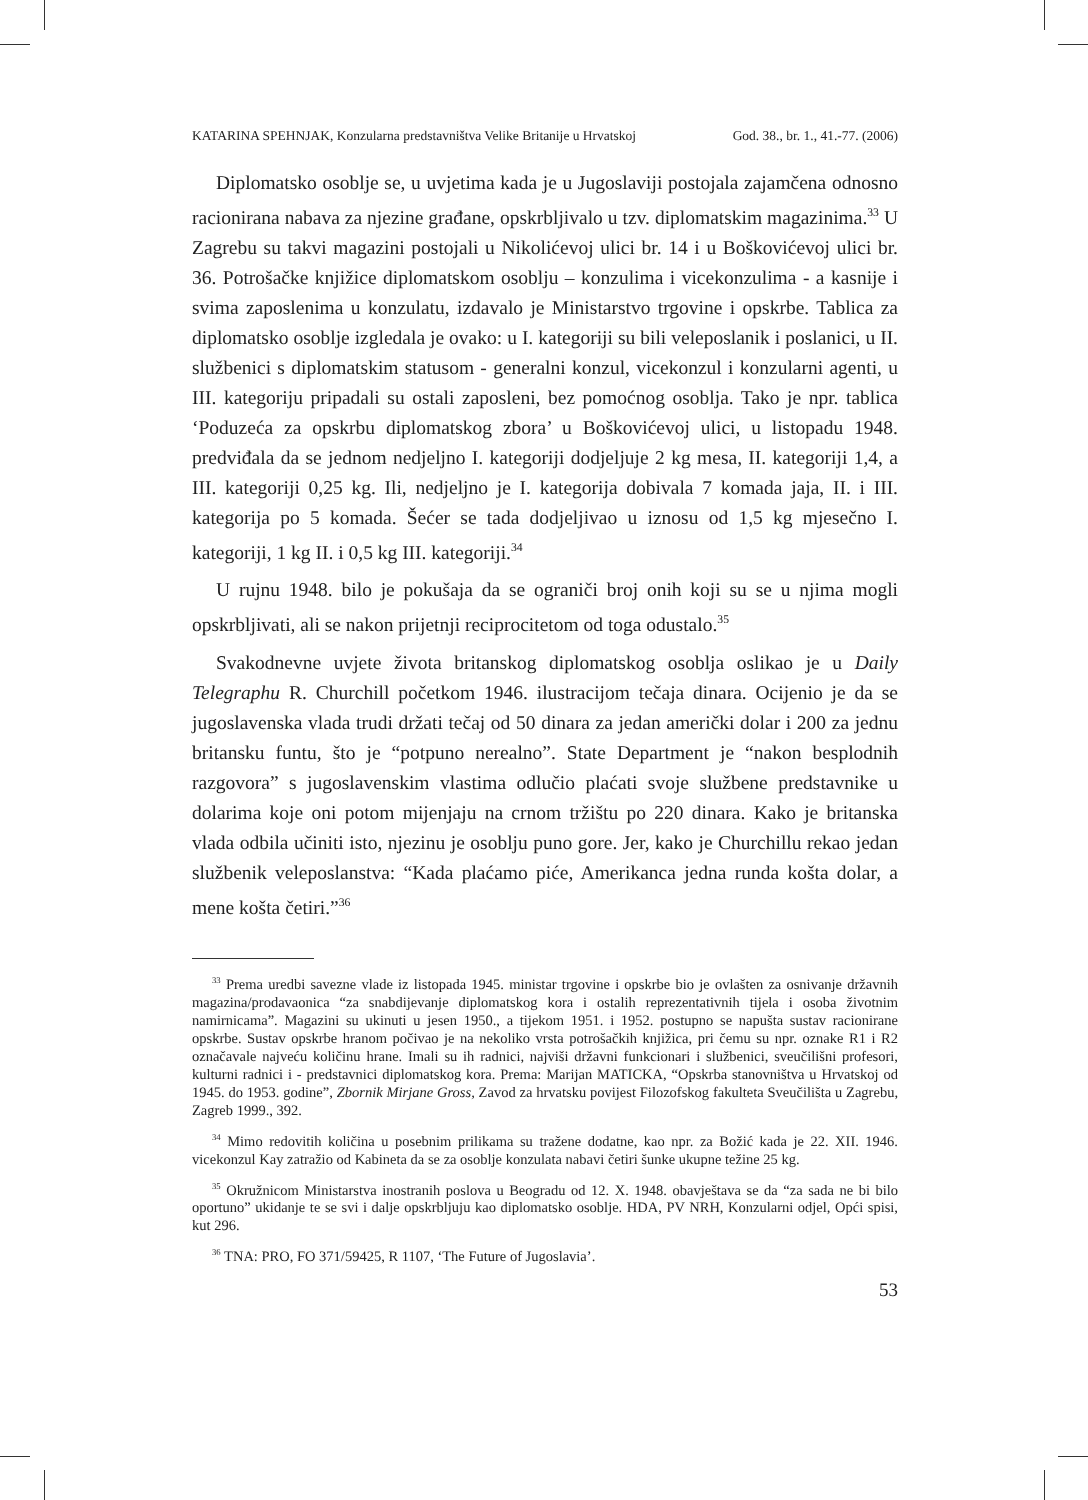KATARINA SPEHNJAK, Konzularna predstavništva Velike Britanije u Hrvatskoj God. 38., br. 1., 41.-77. (2006)
Diplomatsko osoblje se, u uvjetima kada je u Jugoslaviji postojala zajamčena odnosno racionirana nabava za njezine građane, opskrbljivalo u tzv. diplomatskim magazinima.<sup>33</sup> U Zagrebu su takvi magazini postojali u Nikolićevoj ulici br. 14 i u Boškovićevoj ulici br. 36. Potrošačke knjižice diplomatskom osoblju – konzulima i vicekonzulima - a kasnije i svima zaposlenima u konzulatu, izdavalo je Ministarstvo trgovine i opskrbe. Tablica za diplomatsko osoblje izgledala je ovako: u I. kategoriji su bili veleposlanik i poslanici, u II. službenici s diplomatskim statusom - generalni konzul, vicekonzul i konzularni agenti, u III. kategoriju pripadali su ostali zaposleni, bez pomoćnog osoblja. Tako je npr. tablica ‘Poduzeća za opskrbu diplomatskog zbora’ u Boškovićevoj ulici, u listopadu 1948. predviđala da se jednom nedjeljno I. kategoriji dodjeljuje 2 kg mesa, II. kategoriji 1,4, a III. kategoriji 0,25 kg. Ili, nedjeljno je I. kategorija dobivala 7 komada jaja, II. i III. kategorija po 5 komada. Šećer se tada dodjeljivao u iznosu od 1,5 kg mjesečno I. kategoriji, 1 kg II. i 0,5 kg III. kategoriji.<sup>34</sup>
U rujnu 1948. bilo je pokušaja da se ograniči broj onih koji su se u njima mogli opskrbljivati, ali se nakon prijetnji reciprocitetom od toga odustalo.<sup>35</sup>
Svakodnevne uvjete života britanskog diplomatskog osoblja oslikao je u Daily Telegraphu R. Churchill početkom 1946. ilustracijom tečaja dinara. Ocijenio je da se jugoslavenska vlada trudi držati tečaj od 50 dinara za jedan američki dolar i 200 za jednu britansku funtu, što je “potpuno nerealno”. State Department je “nakon besplodnih razgovora” s jugoslavenskim vlastima odlučio plaćati svoje službene predstavnike u dolarima koje oni potom mijenjaju na crnom tržištu po 220 dinara. Kako je britanska vlada odbila učiniti isto, njezinu je osoblju puno gore. Jer, kako je Churchillu rekao jedan službenik veleposlanstva: “Kada plaćamo piće, Amerikanca jedna runda košta dolar, a mene košta četiri.”<sup>36</sup>
<sup>33</sup> Prema uredbi savezne vlade iz listopada 1945. ministar trgovine i opskrbe bio je ovlašten za osnivanje državnih magazina/prodavaonica “za snabdijevanje diplomatskog kora i ostalih reprezentativnih tijela i osoba životnim namirnicama”. Magazini su ukinuti u jesen 1950., a tijekom 1951. i 1952. postupno se napušta sustav racionirane opskrbe. Sustav opskrbe hranom počivao je na nekoliko vrsta potrošačkih knjižica, pri čemu su npr. oznake R1 i R2 označavale najveću količinu hrane. Imali su ih radnici, najviši državni funkcionari i službenici, sveučilišni profesori, kulturni radnici i - predstavnici diplomatskog kora. Prema: Marijan MATICKA, “Opskrba stanovništva u Hrvatskoj od 1945. do 1953. godine”, Zbornik Mirjane Gross, Zavod za hrvatsku povijest Filozofskog fakulteta Sveučilišta u Zagrebu, Zagreb 1999., 392.
<sup>34</sup> Mimo redovitih količina u posebnim prilikama su tražene dodatne, kao npr. za Božić kada je 22. XII. 1946. vicekonzul Kay zatražio od Kabineta da se za osoblje konzulata nabavi četiri šunke ukupne težine 25 kg.
<sup>35</sup> Okružnicom Ministarstva inostranih poslova u Beogradu od 12. X. 1948. obavještava se da “za sada ne bi bilo oportuno” ukidanje te se svi i dalje opskrbljuju kao diplomatsko osoblje. HDA, PV NRH, Konzularni odjel, Opći spisi, kut 296.
<sup>36</sup> TNA: PRO, FO 371/59425, R 1107, ‘The Future of Jugoslavia’.
53